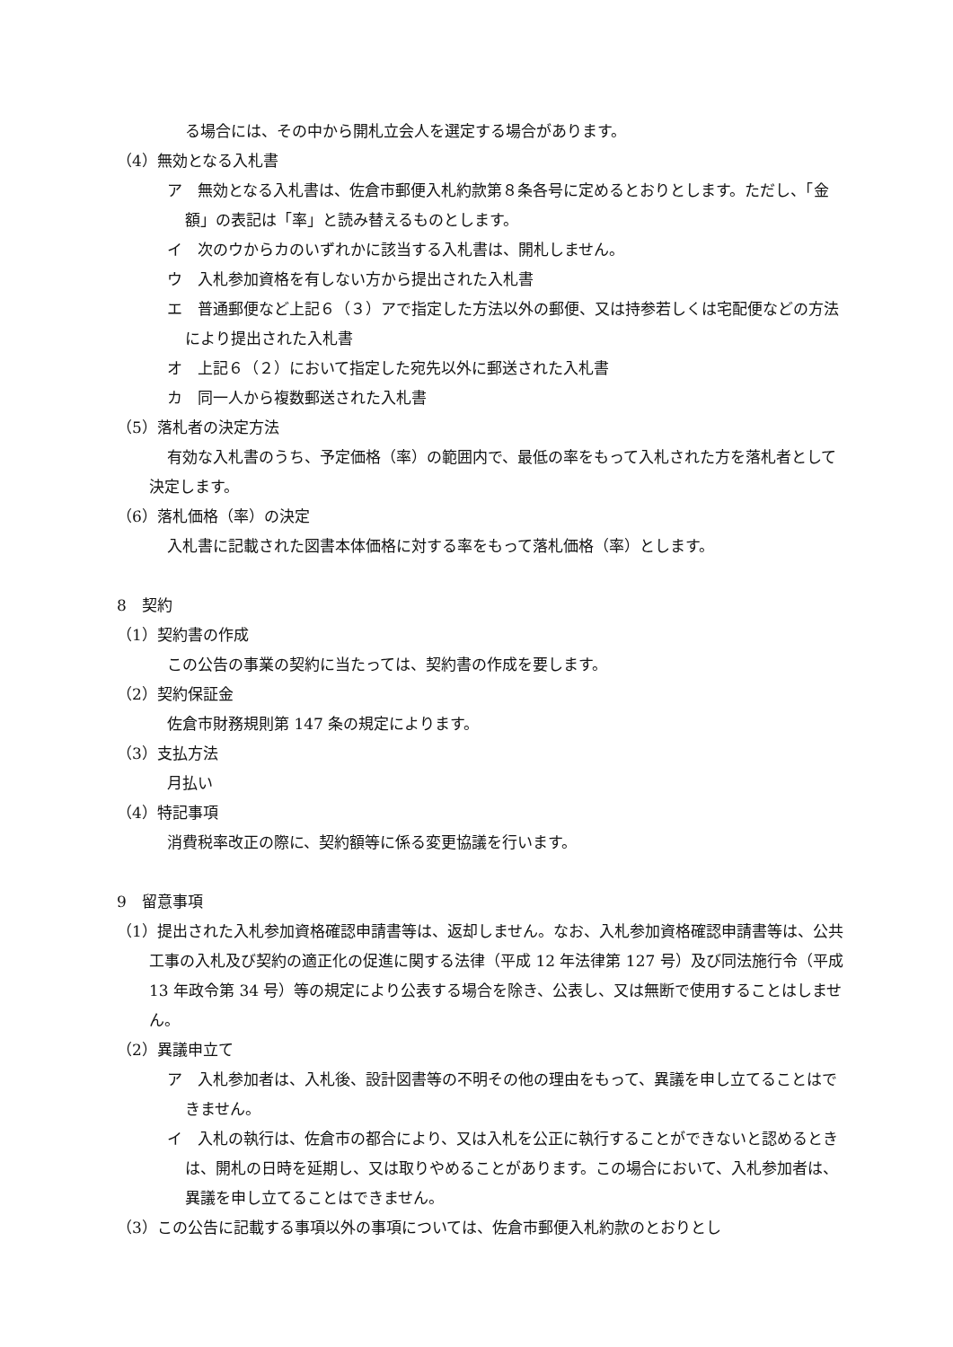る場合には、その中から開札立会人を選定する場合があります。
（4）無効となる入札書
ア　無効となる入札書は、佐倉市郵便入札約款第８条各号に定めるとおりとします。ただし、「金額」の表記は「率」と読み替えるものとします。
イ　次のウからカのいずれかに該当する入札書は、開札しません。
ウ　入札参加資格を有しない方から提出された入札書
エ　普通郵便など上記６（３）アで指定した方法以外の郵便、又は持参若しくは宅配便などの方法により提出された入札書
オ　上記６（２）において指定した宛先以外に郵送された入札書
カ　同一人から複数郵送された入札書
（5）落札者の決定方法
有効な入札書のうち、予定価格（率）の範囲内で、最低の率をもって入札された方を落札者として決定します。
（6）落札価格（率）の決定
入札書に記載された図書本体価格に対する率をもって落札価格（率）とします。
8　契約
（1）契約書の作成
この公告の事業の契約に当たっては、契約書の作成を要します。
（2）契約保証金
佐倉市財務規則第 147 条の規定によります。
（3）支払方法
月払い
（4）特記事項
消費税率改正の際に、契約額等に係る変更協議を行います。
9　留意事項
（1）提出された入札参加資格確認申請書等は、返却しません。なお、入札参加資格確認申請書等は、公共工事の入札及び契約の適正化の促進に関する法律（平成 12 年法律第 127 号）及び同法施行令（平成 13 年政令第 34 号）等の規定により公表する場合を除き、公表し、又は無断で使用することはしません。
（2）異議申立て
ア　入札参加者は、入札後、設計図書等の不明その他の理由をもって、異議を申し立てることはできません。
イ　入札の執行は、佐倉市の都合により、又は入札を公正に執行することができないと認めるときは、開札の日時を延期し、又は取りやめることがあります。この場合において、入札参加者は、異議を申し立てることはできません。
（3）この公告に記載する事項以外の事項については、佐倉市郵便入札約款のとおりとし